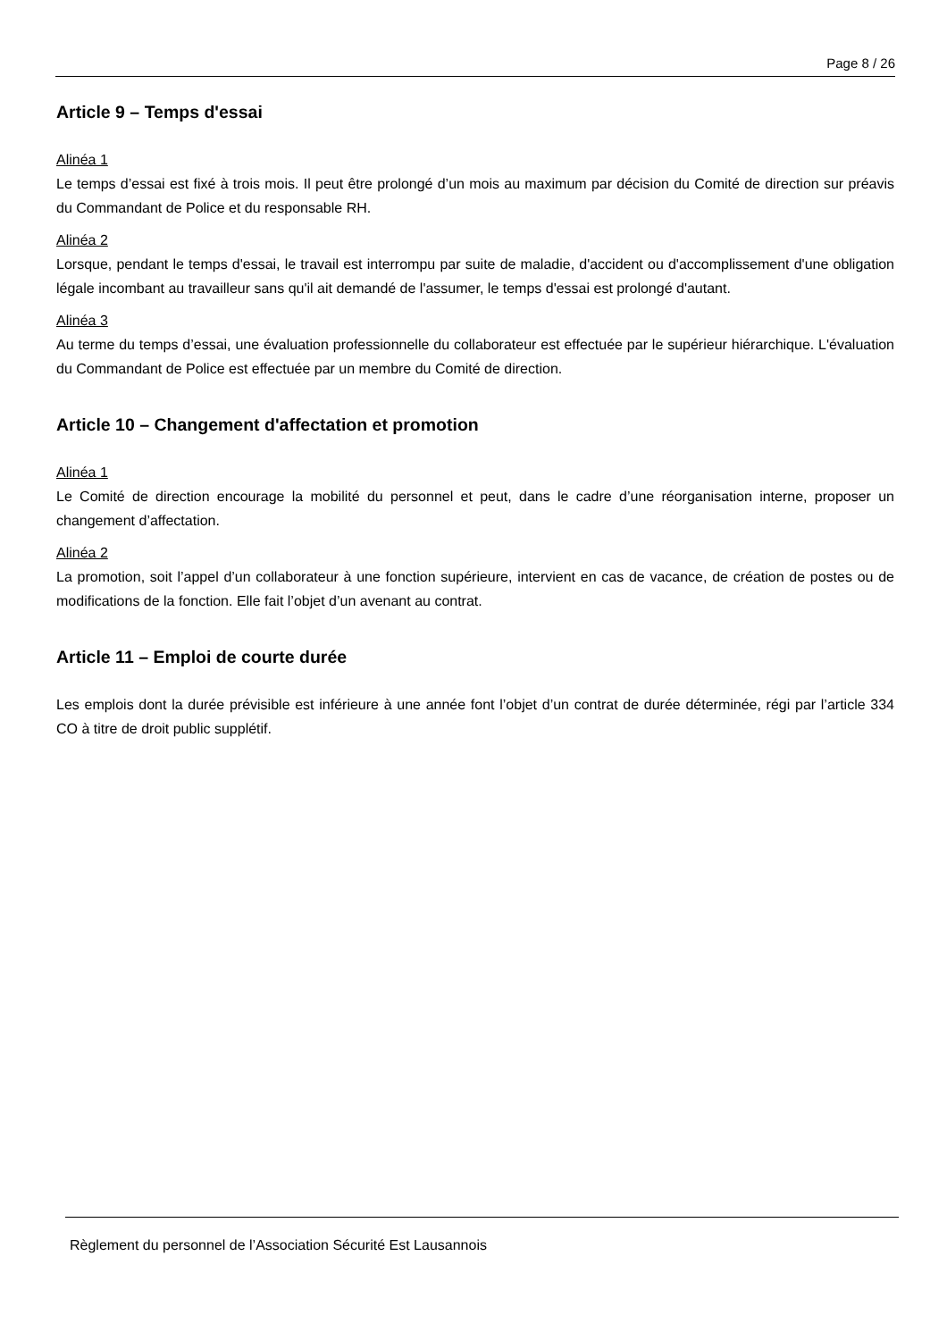Page 8 / 26
Article 9 – Temps d'essai
Alinéa 1
Le temps d’essai est fixé à trois mois. Il peut être prolongé d’un mois au maximum par décision du Comité de direction sur préavis du Commandant de Police et du responsable RH.
Alinéa 2
Lorsque, pendant le temps d'essai, le travail est interrompu par suite de maladie, d'accident ou d'accomplissement d'une obligation légale incombant au travailleur sans qu'il ait demandé de l'assumer, le temps d'essai est prolongé d'autant.
Alinéa 3
Au terme du temps d’essai, une évaluation professionnelle du collaborateur est effectuée par le supérieur hiérarchique. L'évaluation du Commandant de Police est effectuée par un membre du Comité de direction.
Article 10 – Changement d'affectation et promotion
Alinéa 1
Le Comité de direction encourage la mobilité du personnel et peut, dans le cadre d’une réorganisation interne, proposer un changement d’affectation.
Alinéa 2
La promotion, soit l’appel d’un collaborateur à une fonction supérieure, intervient en cas de vacance, de création de postes ou de modifications de la fonction. Elle fait l’objet d’un avenant au contrat.
Article 11 – Emploi de courte durée
Les emplois dont la durée prévisible est inférieure à une année font l’objet d’un contrat de durée déterminée, régi par l’article 334 CO à titre de droit public supplétif.
Règlement du personnel de l’Association Sécurité Est Lausannois